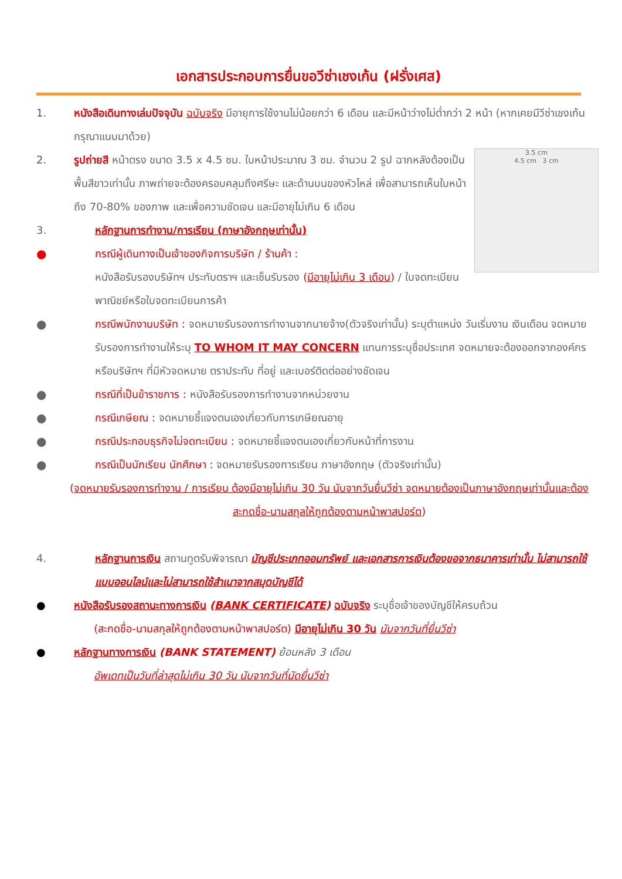เอกสารประกอบการยื่นขอวีซ่าเชงเก้น (ฝรั่งเศส)
1. หนังสือเดินทางเล่มปัจจุบัน ฉบับจริง มีอายุการใช้งานไม่น้อยกว่า 6 เดือน และมีหน้าว่างไม่ต่ำกว่า 2 หน้า (หากเคยมีวีซ่าเชงเก้น กรุณาแนบมาด้วย)
3.5 cm
4.5 cm 3 cm
2. รูปถ่ายสี หน้าตรง ขนาด 3.5 x 4.5 ซม. ใบหน้าประมาณ 3 ซม. จำนวน 2 รูป ฉากหลังต้องเป็นพื้นสีขาวเท่านั้น ภาพถ่ายจะต้องครอบคลุมถึงศรีษะ และด้านบนของหัวไหล่ เพื่อสามารถเห็นใบหน้าถึง 70-80% ของภาพ และเพื่อความชัดเจน และมีอายุไม่เกิน 6 เดือน
3. หลักฐานการทำงาน/การเรียน (ภาษาอังกฤษเท่านั้น)
● กรณีผู้เดินทางเป็นเจ้าของกิจการบริษัท / ร้านค้า :
หนังสือรับรองบริษัทฯ ประทับตราฯ และเซ็นรับรอง (มีอายุไม่เกิน 3 เดือน) / ใบจดทะเบียนพาณิชย์หรือใบจดทะเบียนการค้า
● กรณีพนักงานบริษัท : จดหมายรับรองการทำงานจากนายจ้าง(ตัวจริงเท่านั้น) ระบุตำแหน่ง วันเริ่มงาน เงินเดือน จดหมายรับรองการทำงานให้ระบุ TO WHOM IT MAY CONCERN แทนการระบุชื่อประเทศ จดหมายจะต้องออกจากองค์กรหรือบริษัทฯ ที่มีหัวจดหมาย ตราประทับ ที่อยู่ และเบอร์ติดต่ออย่างชัดเจน
● กรณีที่เป็นข้าราชการ : หนังสือรับรองการทำงานจากหน่วยงาน
● กรณีเกษียณ : จดหมายชี้แจงตนเองเกี่ยวกับการเกษียณอายุ
● กรณีประกอบธุรกิจไม่จดทะเบียน : จดหมายชี้แจงตนเองเกี่ยวกับหน้าที่การงาน
● กรณีเป็นนักเรียน นักศึกษา : จดหมายรับรองการเรียน ภาษาอังกฤษ (ตัวจริงเท่านั้น)
(จดหมายรับรองการทำงาน / การเรียน ต้องมีอายุไม่เกิน 30 วัน นับจากวันยื่นวีซ่า จดหมายต้องเป็นภาษาอังกฤษเท่านั้นและต้องสะกดชื่อ-นามสกุลให้ถูกต้องตามหน้าพาสปอร์ต)
4. หลักฐานการเงิน สถานทูตรับพิจารณา บัญชีประเภทออมทรัพย์ และเอกสารการเงินต้องขอจากธนาคารเท่านั้น ไม่สามารถใช้แบบออนไลน์และไม่สามารถใช้สำเนาจากสมุดบัญชีได้
● หนังสือรับรองสถานะทางการเงิน (BANK CERTIFICATE) ฉบับจริง ระบุชื่อเจ้าของบัญชีให้ครบถ้วน
(สะกดชื่อ-นามสกุลให้ถูกต้องตามหน้าพาสปอร์ต) มีอายุไม่เกิน 30 วัน นับจากวันที่ยื่นวีซ่า
● หลักฐานทางการเงิน (BANK STATEMENT) ย้อนหลัง 3 เดือน
อัพเดทเป็นวันที่ล่าสุดไม่เกิน 30 วัน นับจากวันที่นัดยื่นวีซ่า